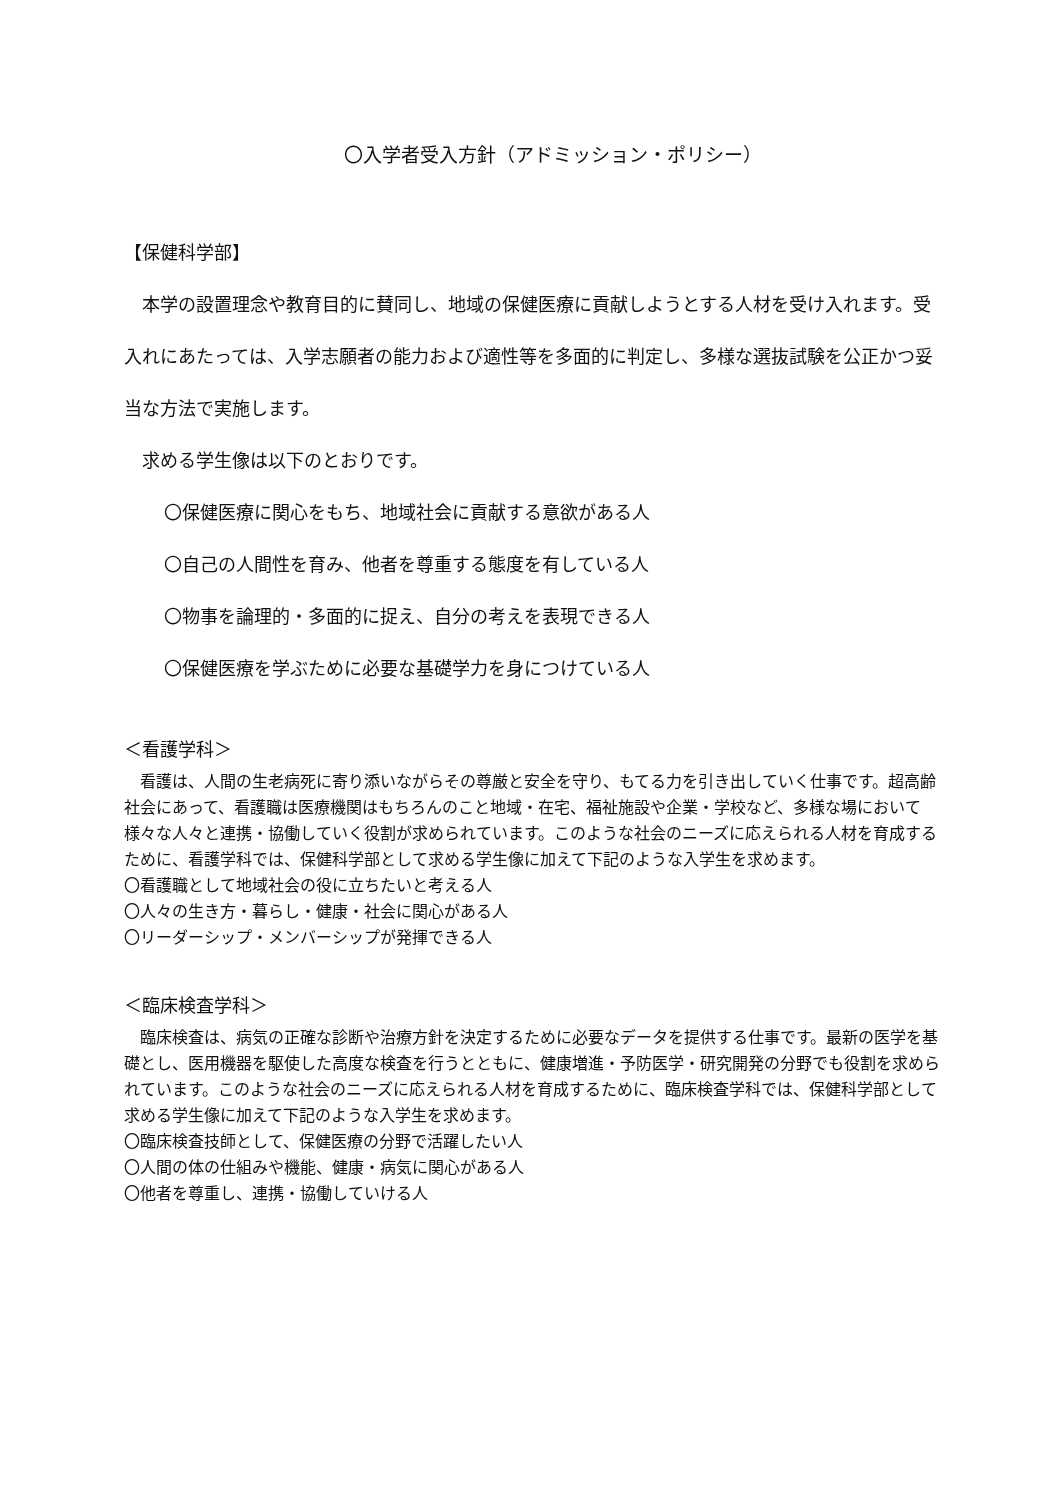〇入学者受入方針（アドミッション・ポリシー）
【保健科学部】
　本学の設置理念や教育目的に賛同し、地域の保健医療に貢献しようとする人材を受け入れます。受入れにあたっては、入学志願者の能力および適性等を多面的に判定し、多様な選抜試験を公正かつ妥当な方法で実施します。
　求める学生像は以下のとおりです。
〇保健医療に関心をもち、地域社会に貢献する意欲がある人
〇自己の人間性を育み、他者を尊重する態度を有している人
〇物事を論理的・多面的に捉え、自分の考えを表現できる人
〇保健医療を学ぶために必要な基礎学力を身につけている人
＜看護学科＞
　看護は、人間の生老病死に寄り添いながらその尊厳と安全を守り、もてる力を引き出していく仕事です。超高齢社会にあって、看護職は医療機関はもちろんのこと地域・在宅、福祉施設や企業・学校など、多様な場において様々な人々と連携・協働していく役割が求められています。このような社会のニーズに応えられる人材を育成するために、看護学科では、保健科学部として求める学生像に加えて下記のような入学生を求めます。
〇看護職として地域社会の役に立ちたいと考える人
〇人々の生き方・暮らし・健康・社会に関心がある人
〇リーダーシップ・メンバーシップが発揮できる人
＜臨床検査学科＞
　臨床検査は、病気の正確な診断や治療方針を決定するために必要なデータを提供する仕事です。最新の医学を基礎とし、医用機器を駆使した高度な検査を行うとともに、健康増進・予防医学・研究開発の分野でも役割を求められています。このような社会のニーズに応えられる人材を育成するために、臨床検査学科では、保健科学部として求める学生像に加えて下記のような入学生を求めます。
〇臨床検査技師として、保健医療の分野で活躍したい人
〇人間の体の仕組みや機能、健康・病気に関心がある人
〇他者を尊重し、連携・協働していける人